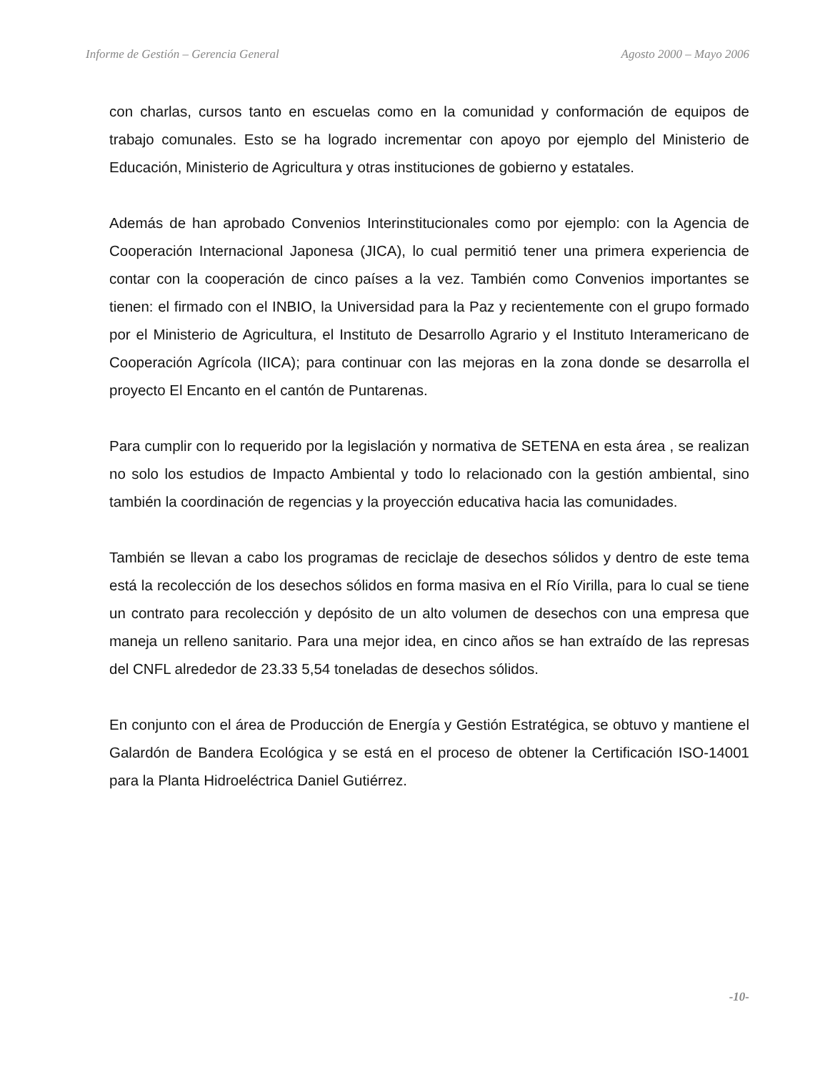Informe de Gestión – Gerencia General Agosto 2000 – Mayo 2006
con charlas, cursos tanto en escuelas como en la comunidad y conformación de equipos de trabajo comunales. Esto se ha logrado incrementar con apoyo por ejemplo del Ministerio de Educación, Ministerio de Agricultura y otras instituciones de gobierno y estatales.
Además de han aprobado Convenios Interinstitucionales como por ejemplo: con la Agencia de Cooperación Internacional Japonesa (JICA), lo cual permitió tener una primera experiencia de contar con la cooperación de cinco países a la vez. También como Convenios importantes se tienen: el firmado con el INBIO, la Universidad para la Paz y recientemente con el grupo formado por el Ministerio de Agricultura, el Instituto de Desarrollo Agrario y el Instituto Interamericano de Cooperación Agrícola (IICA); para continuar con las mejoras en la zona donde se desarrolla el proyecto El Encanto en el cantón de Puntarenas.
Para cumplir con lo requerido por la legislación y normativa de SETENA en esta área , se realizan no solo los estudios de Impacto Ambiental y todo lo relacionado con la gestión ambiental, sino también la coordinación de regencias y la proyección educativa hacia las comunidades.
También se llevan a cabo los programas de reciclaje de desechos sólidos y dentro de este tema está la recolección de los desechos sólidos en forma masiva en el Río Virilla, para lo cual se tiene un contrato para recolección y depósito de un alto volumen de desechos con una empresa que maneja un relleno sanitario. Para una mejor idea, en cinco años se han extraído de las represas del CNFL alrededor de 23.33 5,54 toneladas de desechos sólidos.
En conjunto con el área de Producción de Energía y Gestión Estratégica, se obtuvo y mantiene el Galardón de Bandera Ecológica y se está en el proceso de obtener la Certificación ISO-14001 para la Planta Hidroeléctrica Daniel Gutiérrez.
-10-